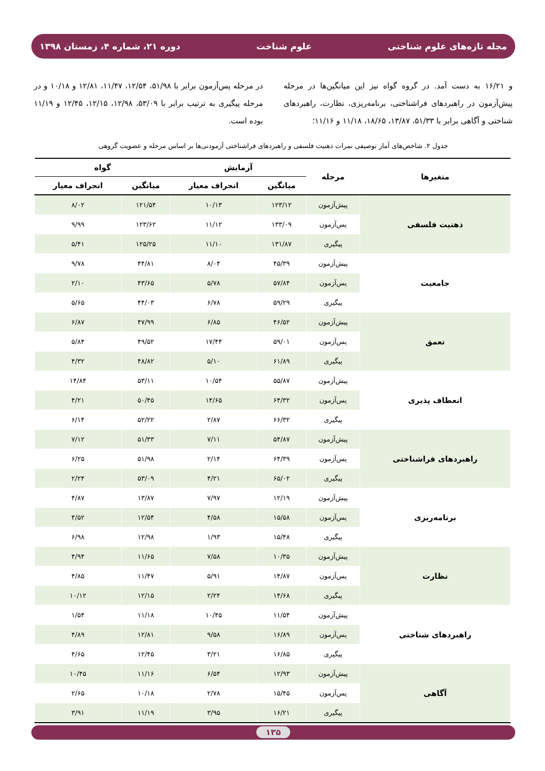مجله تازه‌های علوم شناختی علوم شناخت دوره ۲۱، شماره ۴، زمستان ۱۳۹۸
و ۱۶/۲۱ به دست آمد. در گروه گواه نیز این میانگین‌ها در مرحله پیش‌آزمون در راهبردهای فراشناختی، برنامه‌ریزی، نظارت، راهبردهای شناختی و آگاهی برابر با ۵۱/۳۳، ۱۳/۸۷، ۱۸/۶۵، ۱۱/۱۸ و ۱۱/۱۶؛
در مرحله پس‌آزمون برابر با ۵۱/۹۸، ۱۲/۵۴، ۱۱/۴۷، ۱۲/۸۱ و ۱۰/۱۸ و در مرحله پیگیری به ترتیب برابر با ۵۳/۰۹، ۱۲/۹۸، ۱۲/۱۵، ۱۲/۴۵ و ۱۱/۱۹ بوده است.
جدول ۲. شاخص‌های آمار توصیفی نمرات ذهنیت فلسفی و راهبردهای فراشناختی آزمودنی‌ها بر اساس مرحله و عضویت گروهی
| متغیرها | مرحله | آزمایش | | گواه | |
| --- | --- | --- | --- | --- | --- |
| | | میانگین | انحراف معیار | میانگین | انحراف معیار |
| ذهنیت فلسفی | پیش‌آزمون | ۱۲۳/۱۲ | ۱۰/۱۳ | ۱۲۱/۵۴ | ۸/۰۲ |
| | پس‌آزمون | ۱۳۳/۰۹ | ۱۱/۱۲ | ۱۲۳/۶۲ | ۹/۹۹ |
| | پیگیری | ۱۳۱/۸۷ | ۱۱/۱۰ | ۱۲۵/۲۵ | ۵/۴۱ |
| جامعیت | پیش‌آزمون | ۴۵/۳۹ | ۸/۰۴ | ۴۴/۸۱ | ۹/۷۸ |
| | پس‌آزمون | ۵۷/۸۴ | ۵/۷۸ | ۴۳/۶۵ | ۲/۱۰ |
| | پیگیری | ۵۹/۲۹ | ۶/۷۸ | ۴۴/۰۳ | ۵/۶۵ |
| تعمق | پیش‌آزمون | ۴۶/۵۲ | ۶/۸۵ | ۴۷/۹۹ | ۶/۸۷ |
| | پس‌آزمون | ۵۹/۰۱ | ۱۷/۴۴ | ۴۹/۵۲ | ۵/۸۴ |
| | پیگیری | ۶۱/۸۹ | ۵/۱۰ | ۴۸/۸۲ | ۴/۳۲ |
| انعطاف پذیری | پیش‌آزمون | ۵۵/۸۷ | ۱۰/۵۴ | ۵۳/۱۱ | ۱۴/۸۴ |
| | پس‌آزمون | ۶۴/۳۲ | ۱۴/۶۵ | ۵۰/۴۵ | ۴/۲۱ |
| | پیگیری | ۶۶/۳۲ | ۲/۸۷ | ۵۲/۲۲ | ۶/۱۴ |
| راهبردهای فراشناختی | پیش‌آزمون | ۵۴/۸۷ | ۷/۱۱ | ۵۱/۳۳ | ۷/۱۲ |
| | پس‌آزمون | ۶۴/۳۹ | ۲/۱۴ | ۵۱/۹۸ | ۶/۲۵ |
| | پیگیری | ۶۵/۰۲ | ۴/۲۱ | ۵۳/۰۹ | ۲/۲۴ |
| برنامه‌ریزی | پیش‌آزمون | ۱۲/۱۹ | ۷/۹۷ | ۱۳/۸۷ | ۴/۸۷ |
| | پس‌آزمون | ۱۵/۵۸ | ۴/۵۸ | ۱۲/۵۴ | ۴/۵۲ |
| | پیگیری | ۱۵/۴۸ | ۱/۹۳ | ۱۲/۹۸ | ۶/۹۸ |
| نظارت | پیش‌آزمون | ۱۰/۳۵ | ۷/۵۸ | ۱۱/۶۵ | ۴/۹۴ |
| | پس‌آزمون | ۱۴/۸۷ | ۵/۹۱ | ۱۱/۴۷ | ۴/۸۵ |
| | پیگیری | ۱۴/۶۸ | ۲/۲۴ | ۱۲/۱۵ | ۱۰/۱۲ |
| راهبردهای شناختی | پیش‌آزمون | ۱۱/۵۴ | ۱۰/۴۵ | ۱۱/۱۸ | ۱/۵۴ |
| | پس‌آزمون | ۱۶/۸۹ | ۹/۵۸ | ۱۲/۸۱ | ۴/۸۹ |
| | پیگیری | ۱۶/۸۵ | ۳/۲۱ | ۱۲/۴۵ | ۴/۶۵ |
| آگاهی | پیش‌آزمون | ۱۲/۹۳ | ۶/۵۴ | ۱۱/۱۶ | ۱۰/۴۵ |
| | پس‌آزمون | ۱۵/۴۵ | ۲/۷۸ | ۱۰/۱۸ | ۲/۶۵ |
| | پیگیری | ۱۶/۲۱ | ۳/۹۵ | ۱۱/۱۹ | ۳/۹۱ |
۱۳۵